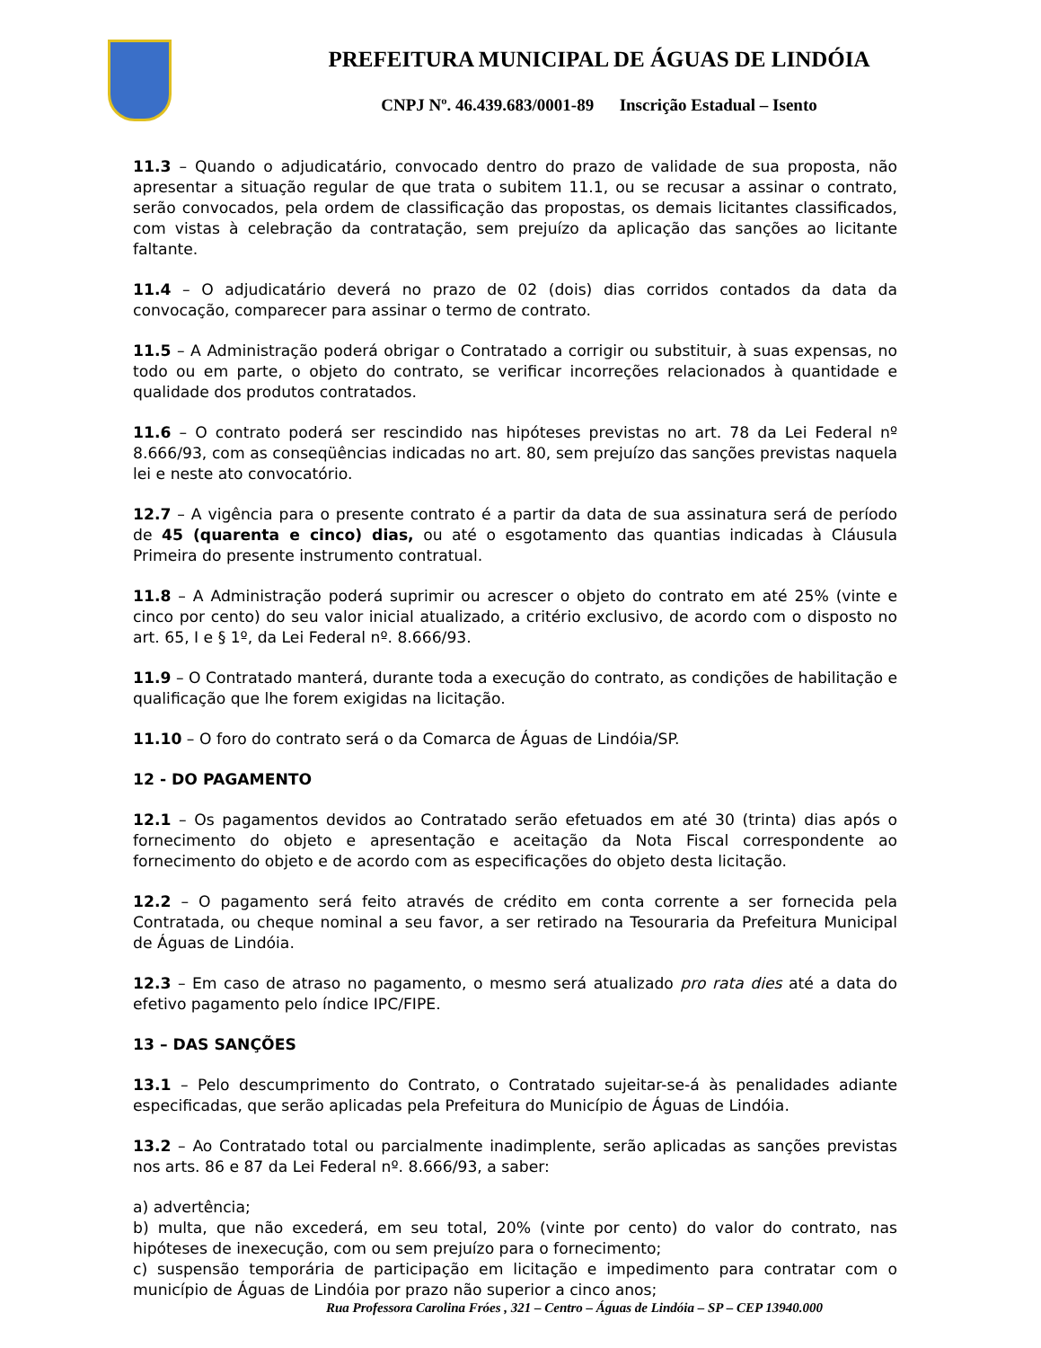PREFEITURA MUNICIPAL DE ÁGUAS DE LINDÓIA
CNPJ Nº. 46.439.683/0001-89 Inscrição Estadual – Isento
11.3 – Quando o adjudicatário, convocado dentro do prazo de validade de sua proposta, não apresentar a situação regular de que trata o subitem 11.1, ou se recusar a assinar o contrato, serão convocados, pela ordem de classificação das propostas, os demais licitantes classificados, com vistas à celebração da contratação, sem prejuízo da aplicação das sanções ao licitante faltante.
11.4 – O adjudicatário deverá no prazo de 02 (dois) dias corridos contados da data da convocação, comparecer para assinar o termo de contrato.
11.5 – A Administração poderá obrigar o Contratado a corrigir ou substituir, à suas expensas, no todo ou em parte, o objeto do contrato, se verificar incorreções relacionados à quantidade e qualidade dos produtos contratados.
11.6 – O contrato poderá ser rescindido nas hipóteses previstas no art. 78 da Lei Federal nº 8.666/93, com as conseqüências indicadas no art. 80, sem prejuízo das sanções previstas naquela lei e neste ato convocatório.
12.7 – A vigência para o presente contrato é a partir da data de sua assinatura será de período de 45 (quarenta e cinco) dias, ou até o esgotamento das quantias indicadas à Cláusula Primeira do presente instrumento contratual.
11.8 – A Administração poderá suprimir ou acrescer o objeto do contrato em até 25% (vinte e cinco por cento) do seu valor inicial atualizado, a critério exclusivo, de acordo com o disposto no art. 65, I e § 1º, da Lei Federal nº. 8.666/93.
11.9 – O Contratado manterá, durante toda a execução do contrato, as condições de habilitação e qualificação que lhe forem exigidas na licitação.
11.10 – O foro do contrato será o da Comarca de Águas de Lindóia/SP.
12 - DO PAGAMENTO
12.1 – Os pagamentos devidos ao Contratado serão efetuados em até 30 (trinta) dias após o fornecimento do objeto e apresentação e aceitação da Nota Fiscal correspondente ao fornecimento do objeto e de acordo com as especificações do objeto desta licitação.
12.2 – O pagamento será feito através de crédito em conta corrente a ser fornecida pela Contratada, ou cheque nominal a seu favor, a ser retirado na Tesouraria da Prefeitura Municipal de Águas de Lindóia.
12.3 – Em caso de atraso no pagamento, o mesmo será atualizado pro rata dies até a data do efetivo pagamento pelo índice IPC/FIPE.
13 – DAS SANÇÕES
13.1 – Pelo descumprimento do Contrato, o Contratado sujeitar-se-á às penalidades adiante especificadas, que serão aplicadas pela Prefeitura do Município de Águas de Lindóia.
13.2 – Ao Contratado total ou parcialmente inadimplente, serão aplicadas as sanções previstas nos arts. 86 e 87 da Lei Federal nº. 8.666/93, a saber:
a) advertência;
b) multa, que não excederá, em seu total, 20% (vinte por cento) do valor do contrato, nas hipóteses de inexecução, com ou sem prejuízo para o fornecimento;
c) suspensão temporária de participação em licitação e impedimento para contratar com o município de Águas de Lindóia por prazo não superior a cinco anos;
Rua Professora Carolina Fróes , 321 – Centro – Águas de Lindóia – SP – CEP 13940.000